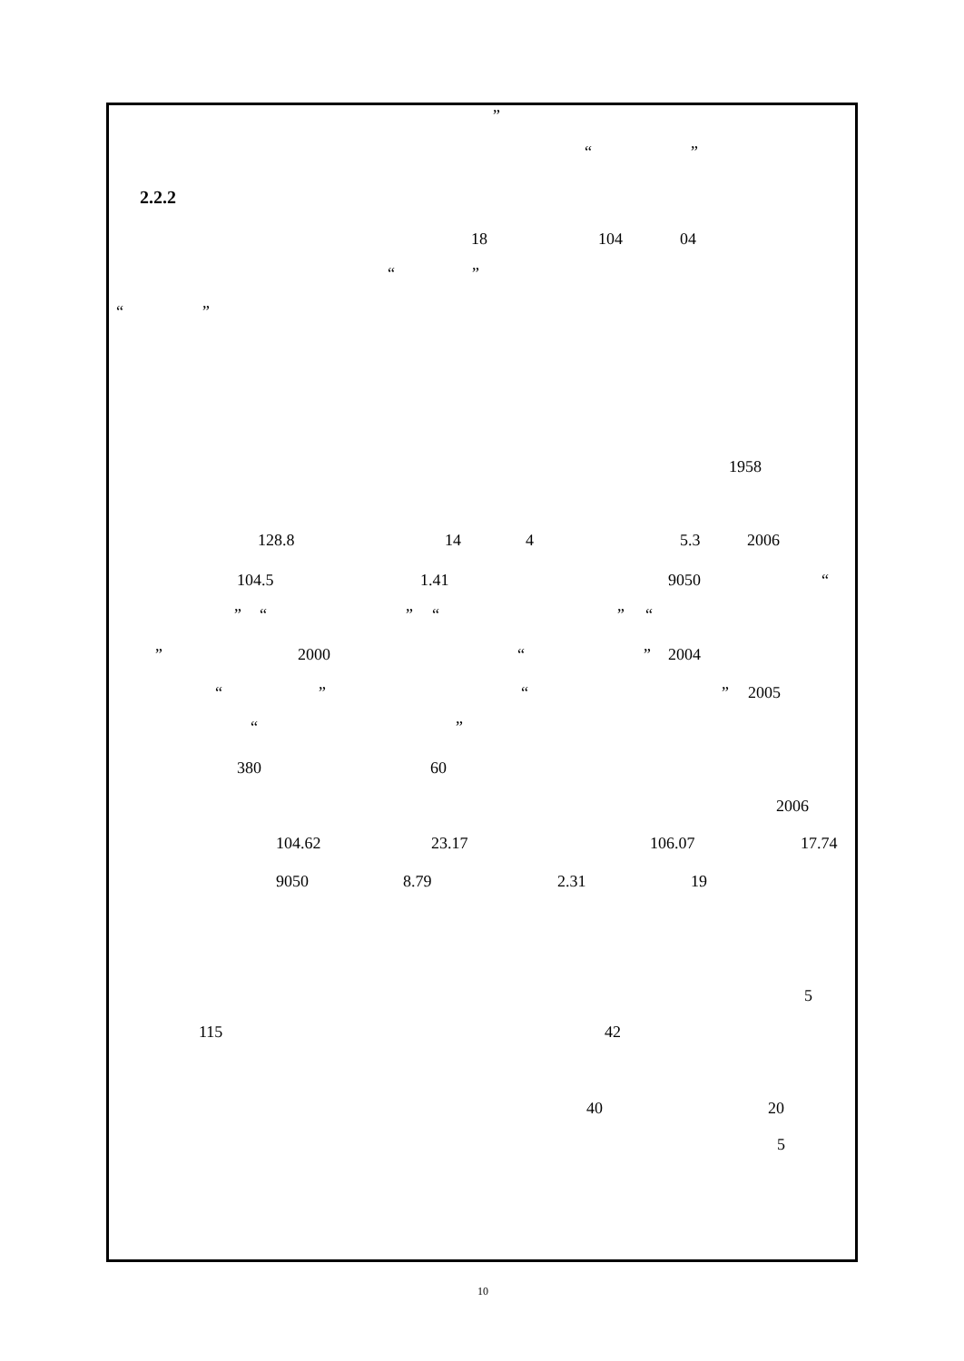”
“”
2.2.2
18 104 04
“”
“”
1958
128.8 14 4 5.3 2006
104.5 1.41 9050 “
” “” “” “
” 2000 “” 2004
“” “” 2005
“”
380 60
2006
104.62 23.17 106.07 17.74
9050 8.79 2.31 19
5
115 42
40 20
5
10